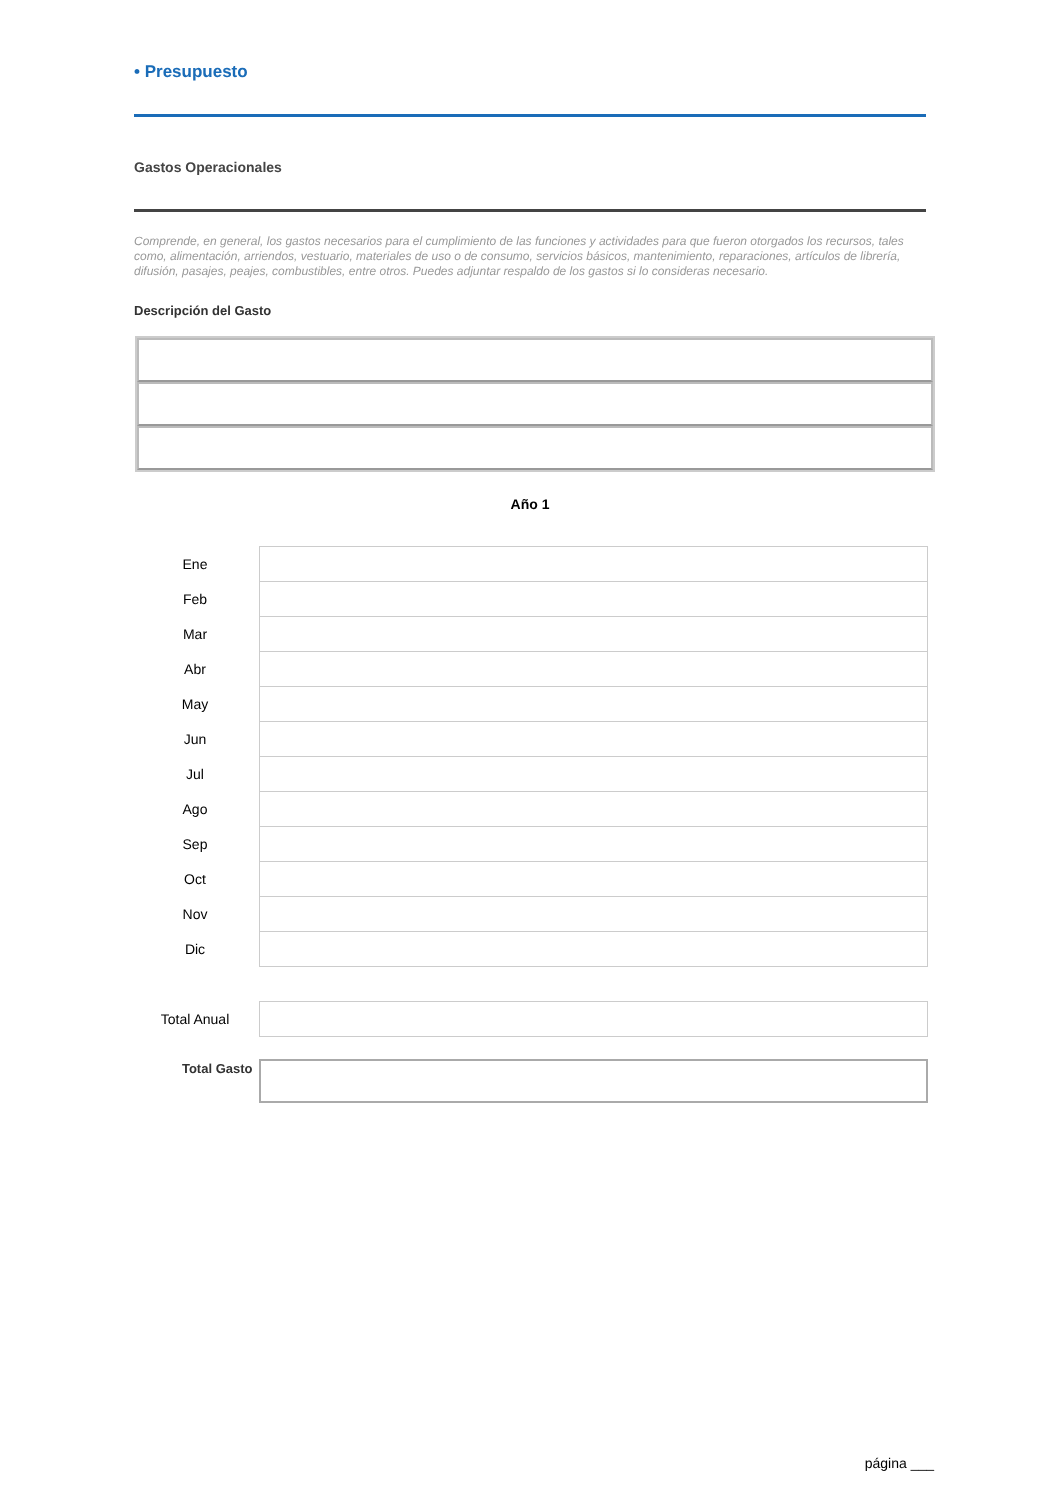• Presupuesto
Gastos Operacionales
Comprende, en general, los gastos necesarios para el cumplimiento de las funciones y actividades para que fueron otorgados los recursos, tales como, alimentación, arriendos, vestuario, materiales de uso o de consumo, servicios básicos, mantenimiento, reparaciones, artículos de librería, difusión, pasajes, peajes, combustibles, entre otros. Puedes adjuntar respaldo de los gastos si lo consideras necesario.
Descripción del Gasto
Año 1
| Ene | | |
| Feb | | |
| Mar | | |
| Abr | | |
| May | | |
| Jun | | |
| Jul | | |
| Ago | | |
| Sep | | |
| Oct | | |
| Nov | | |
| Dic | | |
| Total Anual | | |
| Total Gasto | | |
página ___